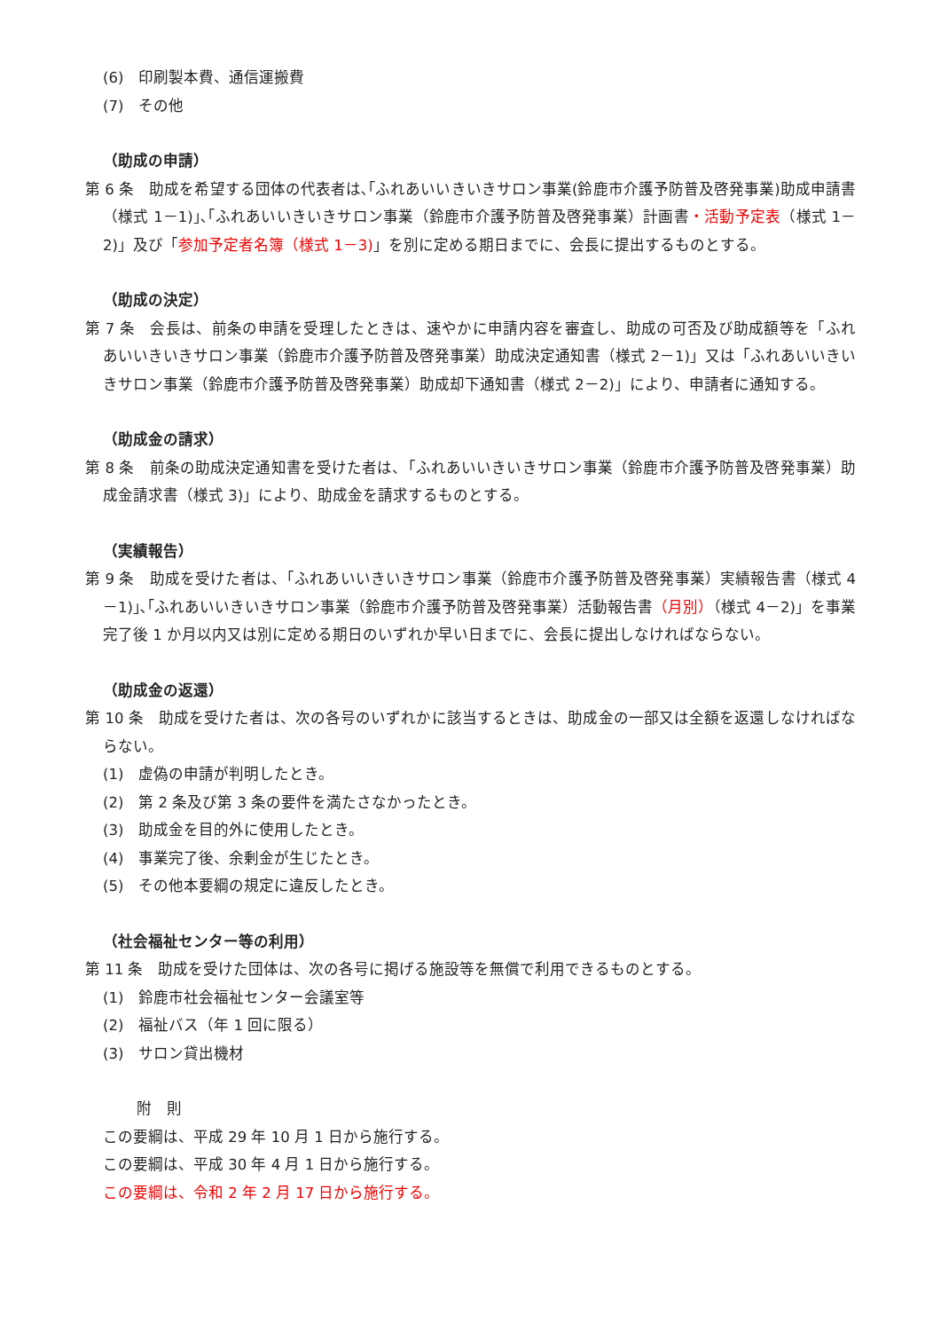(6)　印刷製本費、通信運搬費
(7)　その他
（助成の申請）
第 6 条　助成を希望する団体の代表者は､｢ふれあいいきいきサロン事業(鈴鹿市介護予防普及啓発事業)助成申請書（様式 1－1)｣､｢ふれあいいきいきサロン事業（鈴鹿市介護予防普及啓発事業）計画書・活動予定表（様式 1－2)」及び「参加予定者名簿（様式 1－3)」を別に定める期日までに、会長に提出するものとする。
（助成の決定）
第 7 条　会長は、前条の申請を受理したときは、速やかに申請内容を審査し、助成の可否及び助成額等を「ふれあいいきいきサロン事業（鈴鹿市介護予防普及啓発事業）助成決定通知書（様式 2－1)」又は「ふれあいいきいきサロン事業（鈴鹿市介護予防普及啓発事業）助成却下通知書（様式 2－2)」により、申請者に通知する。
（助成金の請求）
第 8 条　前条の助成決定通知書を受けた者は、「ふれあいいきいきサロン事業（鈴鹿市介護予防普及啓発事業）助成金請求書（様式 3)」により、助成金を請求するものとする。
（実績報告）
第 9 条　助成を受けた者は、「ふれあいいきいきサロン事業（鈴鹿市介護予防普及啓発事業）実績報告書（様式 4－1)｣､｢ふれあいいきいきサロン事業（鈴鹿市介護予防普及啓発事業）活動報告書（月別）（様式 4－2)」を事業完了後 1 か月以内又は別に定める期日のいずれか早い日までに、会長に提出しなければならない。
（助成金の返還）
第 10 条　助成を受けた者は、次の各号のいずれかに該当するときは、助成金の一部又は全額を返還しなければならない。
(1)　虚偽の申請が判明したとき。
(2)　第 2 条及び第 3 条の要件を満たさなかったとき。
(3)　助成金を目的外に使用したとき。
(4)　事業完了後、余剰金が生じたとき。
(5)　その他本要綱の規定に違反したとき。
（社会福祉センター等の利用）
第 11 条　助成を受けた団体は、次の各号に掲げる施設等を無償で利用できるものとする。
(1)　鈴鹿市社会福祉センター会議室等
(2)　福祉バス（年 1 回に限る）
(3)　サロン貸出機材
附　則
この要綱は、平成 29 年 10 月 1 日から施行する。
この要綱は、平成 30 年 4 月 1 日から施行する。
この要綱は、令和 2 年 2 月 17 日から施行する。